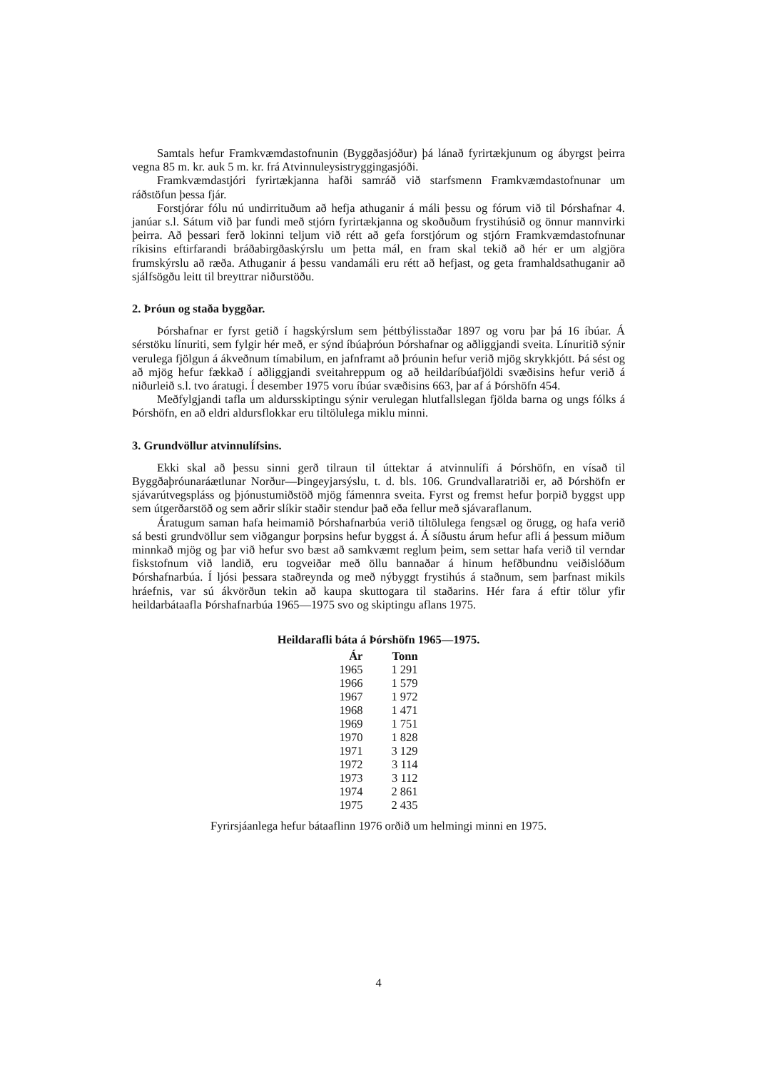Samtals hefur Framkvæmdastofnunin (Byggðasjóður) þá lánað fyrirtækjunum og ábyrgst þeirra vegna 85 m. kr. auk 5 m. kr. frá Atvinnuleysistryggingasjóði.
Framkvæmdastjóri fyrirtækjanna hafði samráð við starfsmenn Framkvæmdastofnunar um ráðstöfun þessa fjár.
Forstjórar fólu nú undirrituðum að hefja athuganir á máli þessu og fórum við til Þórshafnar 4. janúar s.l. Sátum við þar fundi með stjórn fyrirtækjanna og skoðuðum frystihúsið og önnur mannvirki þeirra. Að þessari ferð lokinni teljum við rétt að gefa forstjórum og stjórn Framkvæmdastofnunar ríkisins eftirfarandi bráðabirgðaskýrslu um þetta mál, en fram skal tekið að hér er um algjöra frumskýrslu að ræða. Athuganir á þessu vandamáli eru rétt að hefjast, og geta framhaldsathuganir að sjálfsögðu leitt til breyttrar niðurstöðu.
2. Þróun og staða byggðar.
Þórshafnar er fyrst getið í hagskýrslum sem þéttbýlisstaðar 1897 og voru þar þá 16 íbúar. Á sérstöku línuriti, sem fylgir hér með, er sýnd íbúaþróun Þórshafnar og aðliggjandi sveita. Línuritið sýnir verulega fjölgun á ákveðnum tímabilum, en jafnframt að þróunin hefur verið mjög skrykkjótt. Þá sést og að mjög hefur fækkað í aðliggjandi sveitahreppum og að heildaríbúafjöldi svæðisins hefur verið á niðurleið s.l. tvo áratugi. Í desember 1975 voru íbúar svæðisins 663, þar af á Þórshöfn 454.
Meðfylgjandi tafla um aldursskiptingu sýnir verulegan hlutfallslegan fjölda barna og ungs fólks á Þórshöfn, en að eldri aldursflokkar eru tiltölulega miklu minni.
3. Grundvöllur atvinnulífsins.
Ekki skal að þessu sinni gerð tilraun til úttektar á atvinnulífi á Þórshöfn, en vísað til Byggðaþróunaráætlunar Norður—Þingeyjarsýslu, t. d. bls. 106. Grundvallaratriði er, að Þórshöfn er sjávarútvegspláss og þjónustumiðstöð mjög fámennra sveita. Fyrst og fremst hefur þorpið byggst upp sem útgerðarstöð og sem aðrir slíkir staðir stendur það eða fellur með sjávaraflanum.
Áratugum saman hafa heimamið Þórshafnarbúa verið tiltölulega fengsæl og örugg, og hafa verið sá besti grundvöllur sem viðgangur þorpsins hefur byggst á. Á síðustu árum hefur afli á þessum miðum minnkað mjög og þar við hefur svo bæst að samkvæmt reglum þeim, sem settar hafa verið til verndar fiskstofnum við landið, eru togveiðar með öllu bannaðar á hinum hefðbundnu veiðislóðum Þórshafnarbúa. Í ljósi þessara staðreynda og með nýbyggt frystihús á staðnum, sem þarfnast mikils hráefnis, var sú ákvörðun tekin að kaupa skuttogara til staðarins. Hér fara á eftir tölur yfir heildarbátaafla Þórshafnarbúa 1965—1975 svo og skiptingu aflans 1975.
Heildarafli báta á Þórshöfn 1965—1975.
| Ár | Tonn |
| --- | --- |
| 1965 | 1 291 |
| 1966 | 1 579 |
| 1967 | 1 972 |
| 1968 | 1 471 |
| 1969 | 1 751 |
| 1970 | 1 828 |
| 1971 | 3 129 |
| 1972 | 3 114 |
| 1973 | 3 112 |
| 1974 | 2 861 |
| 1975 | 2 435 |
Fyrirsjáanlega hefur bátaaflinn 1976 orðið um helmingi minni en 1975.
4